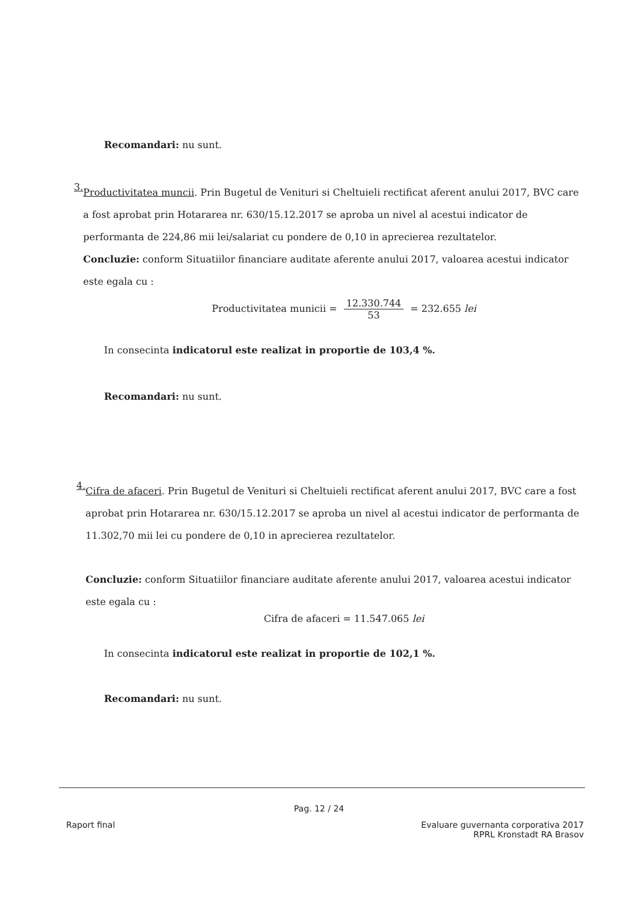Recomandari: nu sunt.
3.
Productivitatea muncii. Prin Bugetul de Venituri si Cheltuieli rectificat aferent anului 2017, BVC care a fost aprobat prin Hotararea nr. 630/15.12.2017 se aproba un nivel al acestui indicator de performanta de 224,86 mii lei/salariat cu pondere de 0,10 in aprecierea rezultatelor.
Concluzie: conform Situatiilor financiare auditate aferente anului 2017, valoarea acestui indicator este egala cu :
Productivitatea municii = 12.330.744 53 = 232.655 lei
In consecinta indicatorul este realizat in proportie de 103,4 %.
Recomandari: nu sunt.
4.
Cifra de afaceri. Prin Bugetul de Venituri si Cheltuieli rectificat aferent anului 2017, BVC care a fost aprobat prin Hotararea nr. 630/15.12.2017 se aproba un nivel al acestui indicator de performanta de 11.302,70 mii lei cu pondere de 0,10 in aprecierea rezultatelor.
Concluzie: conform Situatiilor financiare auditate aferente anului 2017, valoarea acestui indicator este egala cu :
Cifra de afaceri = 11.547.065 lei
In consecinta indicatorul este realizat in proportie de 102,1 %.
Recomandari: nu sunt.
Pag. 12 / 24
Raport final Evaluare guvernanta corporativa 2017
RPRL Kronstadt RA Brasov